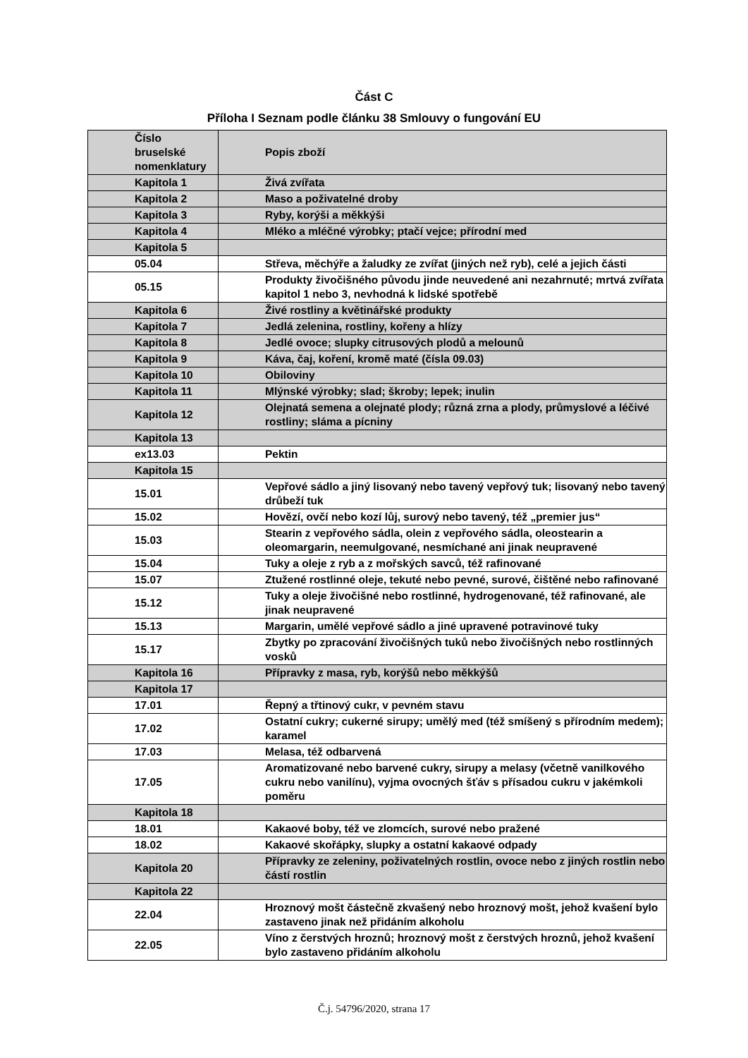Část C
Příloha I Seznam podle článku 38 Smlouvy o fungování EU
| Číslo bruselské nomenklatury | Popis zboží |
| --- | --- |
| Kapitola 1 | Živá zvířata |
| Kapitola 2 | Maso a poživatelné droby |
| Kapitola 3 | Ryby, korýši a měkkýši |
| Kapitola 4 | Mléko a mléčné výrobky; ptačí vejce; přírodní med |
| Kapitola 5 | |
| 05.04 | Střeva, měchýře a žaludky ze zvířat (jiných než ryb), celé a jejich části |
| 05.15 | Produkty živočišného původu jinde neuvedené ani nezahrnuté; mrtvá zvířata kapitol 1 nebo 3, nevhodná k lidské spotřebě |
| Kapitola 6 | Živé rostliny a květinářské produkty |
| Kapitola 7 | Jedlá zelenina, rostliny, kořeny a hlízy |
| Kapitola 8 | Jedlé ovoce; slupky citrusových plodů a melounů |
| Kapitola 9 | Káva, čaj, koření, kromě maté (čísla 09.03) |
| Kapitola 10 | Obiloviny |
| Kapitola 11 | Mlýnské výrobky; slad; škroby; lepek; inulin |
| Kapitola 12 | Olejnatá semena a olejnaté plody; různá zrna a plody, průmyslové a léčivé rostliny; sláma a pícniny |
| Kapitola 13 | |
| ex13.03 | Pektin |
| Kapitola 15 | |
| 15.01 | Vepřové sádlo a jiný lisovaný nebo tavený vepřový tuk; lisovaný nebo tavený drůbeží tuk |
| 15.02 | Hovězí, ovčí nebo kozí lůj, surový nebo tavený, též „premier jus“ |
| 15.03 | Stearin z vepřového sádla, olein z vepřového sádla, oleostearin a oleomargarin, neemulgované, nesmíchané ani jinak neupravené |
| 15.04 | Tuky a oleje z ryb a z mořských savců, též rafinované |
| 15.07 | Ztužené rostlinné oleje, tekuté nebo pevné, surové, čištěné nebo rafinované |
| 15.12 | Tuky a oleje živočišné nebo rostlinné, hydrogenované, též rafinované, ale jinak neupravené |
| 15.13 | Margarin, umělé vepřové sádlo a jiné upravené potravinové tuky |
| 15.17 | Zbytky po zpracování živočišných tuků nebo živočišných nebo rostlinných vosků |
| Kapitola 16 | Přípravky z masa, ryb, korýšů nebo měkkýšů |
| Kapitola 17 | |
| 17.01 | Řepný a třtinový cukr, v pevném stavu |
| 17.02 | Ostatní cukry; cukerné sirupy; umělý med (též smíšený s přírodním medem); karamel |
| 17.03 | Melasa, též odbarvená |
| 17.05 | Aromatizované nebo barvené cukry, sirupy a melasy (včetně vanilkového cukru nebo vanilínu), vyjma ovocných šťáv s přísadou cukru v jakémkoli poměru |
| Kapitola 18 | |
| 18.01 | Kakaové boby, též ve zlomcích, surové nebo pražené |
| 18.02 | Kakaové skořápky, slupky a ostatní kakaové odpady |
| Kapitola 20 | Přípravky ze zeleniny, poživatelných rostlin, ovoce nebo z jiných rostlin nebo částí rostlin |
| Kapitola 22 | |
| 22.04 | Hroznový mošt částečně zkvašený nebo hroznový mošt, jehož kvašení bylo zastaveno jinak než přidáním alkoholu |
| 22.05 | Víno z čerstvých hroznů; hroznový mošt z čerstvých hroznů, jehož kvašení bylo zastaveno přidáním alkoholu |
Č.j. 54796/2020, strana 17